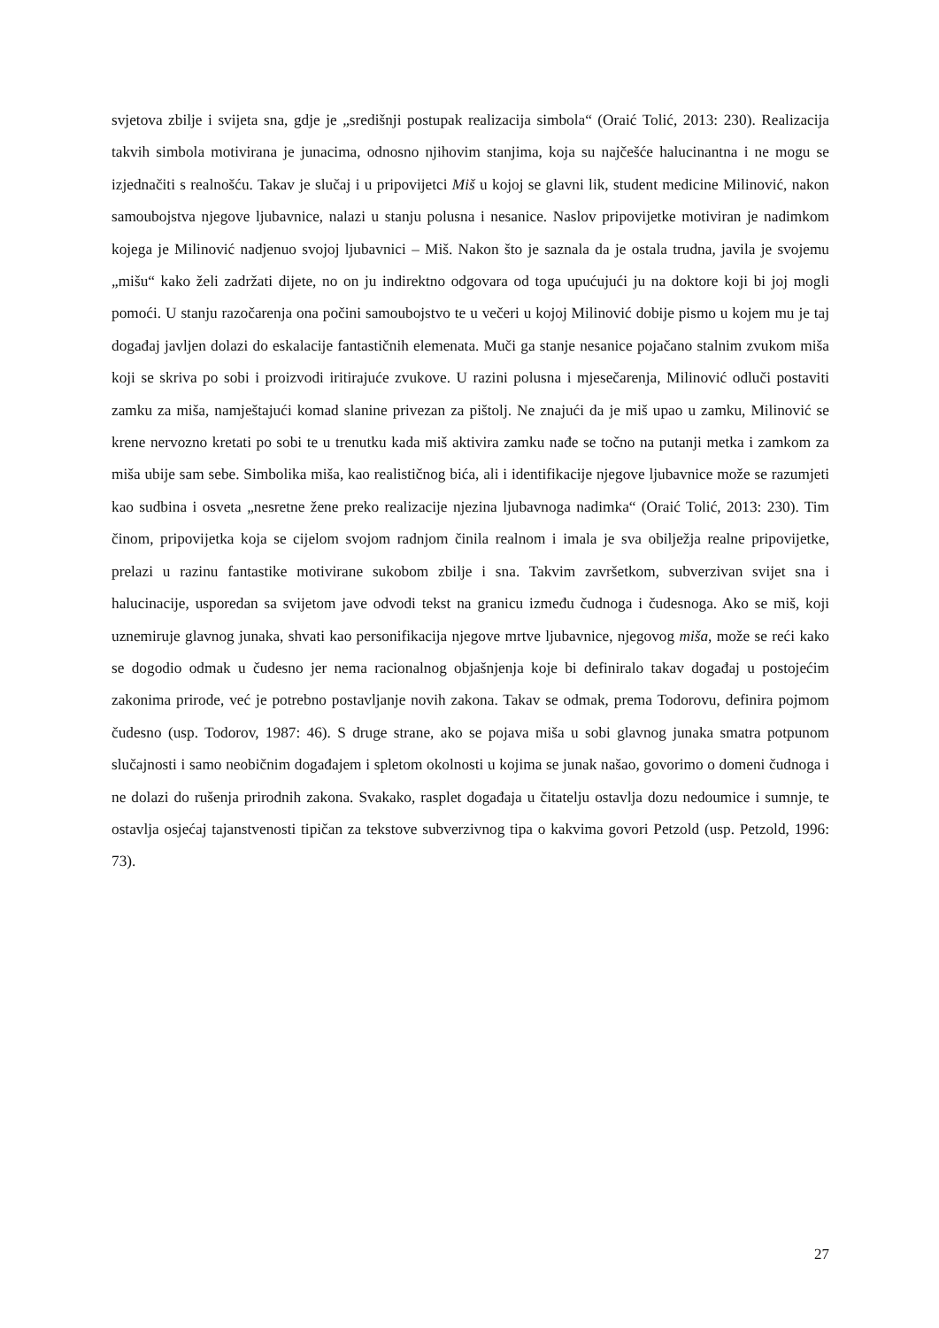svjetova zbilje i svijeta sna, gdje je „središnji postupak realizacija simbola“ (Oraić Tolić, 2013: 230). Realizacija takvih simbola motivirana je junacima, odnosno njihovim stanjima, koja su najčešće halucinantna i ne mogu se izjednačiti s realnošću. Takav je slučaj i u pripovijetci Miš u kojoj se glavni lik, student medicine Milinović, nakon samoubojstva njegove ljubavnice, nalazi u stanju polusna i nesanice. Naslov pripovijetke motiviran je nadimkom kojega je Milinović nadjenuo svojoj ljubavnici – Miš. Nakon što je saznala da je ostala trudna, javila je svojemu „mišu“ kako želi zadržati dijete, no on ju indirektno odgovara od toga upućujući ju na doktore koji bi joj mogli pomoći. U stanju razočarenja ona počini samoubojstvo te u večeri u kojoj Milinović dobije pismo u kojem mu je taj događaj javljen dolazi do eskalacije fantastičnih elemenata. Muči ga stanje nesanice pojačano stalnim zvukom miša koji se skriva po sobi i proizvodi iritirajuće zvukove. U razini polusna i mjesečarenja, Milinović odluči postaviti zamku za miša, namještajući komad slanine privezan za pištolj. Ne znajući da je miš upao u zamku, Milinović se krene nervozno kretati po sobi te u trenutku kada miš aktivira zamku nađe se točno na putanji metka i zamkom za miša ubije sam sebe. Simbolika miša, kao realističnog bića, ali i identifikacije njegove ljubavnice može se razumjeti kao sudbina i osveta „nesretne žene preko realizacije njezina ljubavnoga nadimka“ (Oraić Tolić, 2013: 230). Tim činom, pripovijetka koja se cijelom svojom radnjom činila realnom i imala je sva obilježja realne pripovijetke, prelazi u razinu fantastike motivirane sukobom zbilje i sna. Takvim završetkom, subverzivan svijet sna i halucinacije, usporedan sa svijetom jave odvodi tekst na granicu između čudnoga i čudesnoga. Ako se miš, koji uznemiruje glavnog junaka, shvati kao personifikacija njegove mrtve ljubavnice, njegovog miša, može se reći kako se dogodio odmak u čudesno jer nema racionalnog objašnjenja koje bi definiralo takav događaj u postojećim zakonima prirode, već je potrebno postavljanje novih zakona. Takav se odmak, prema Todorovu, definira pojmom čudesno (usp. Todorov, 1987: 46). S druge strane, ako se pojava miša u sobi glavnog junaka smatra potpunom slučajnosti i samo neobičnim događajem i spletom okolnosti u kojima se junak našao, govorimo o domeni čudnoga i ne dolazi do rušenja prirodnih zakona. Svakako, rasplet događaja u čitatelju ostavlja dozu nedoumice i sumnje, te ostavlja osjećaj tajanstvenosti tipičan za tekstove subverzivnog tipa o kakvima govori Petzold (usp. Petzold, 1996: 73).
27